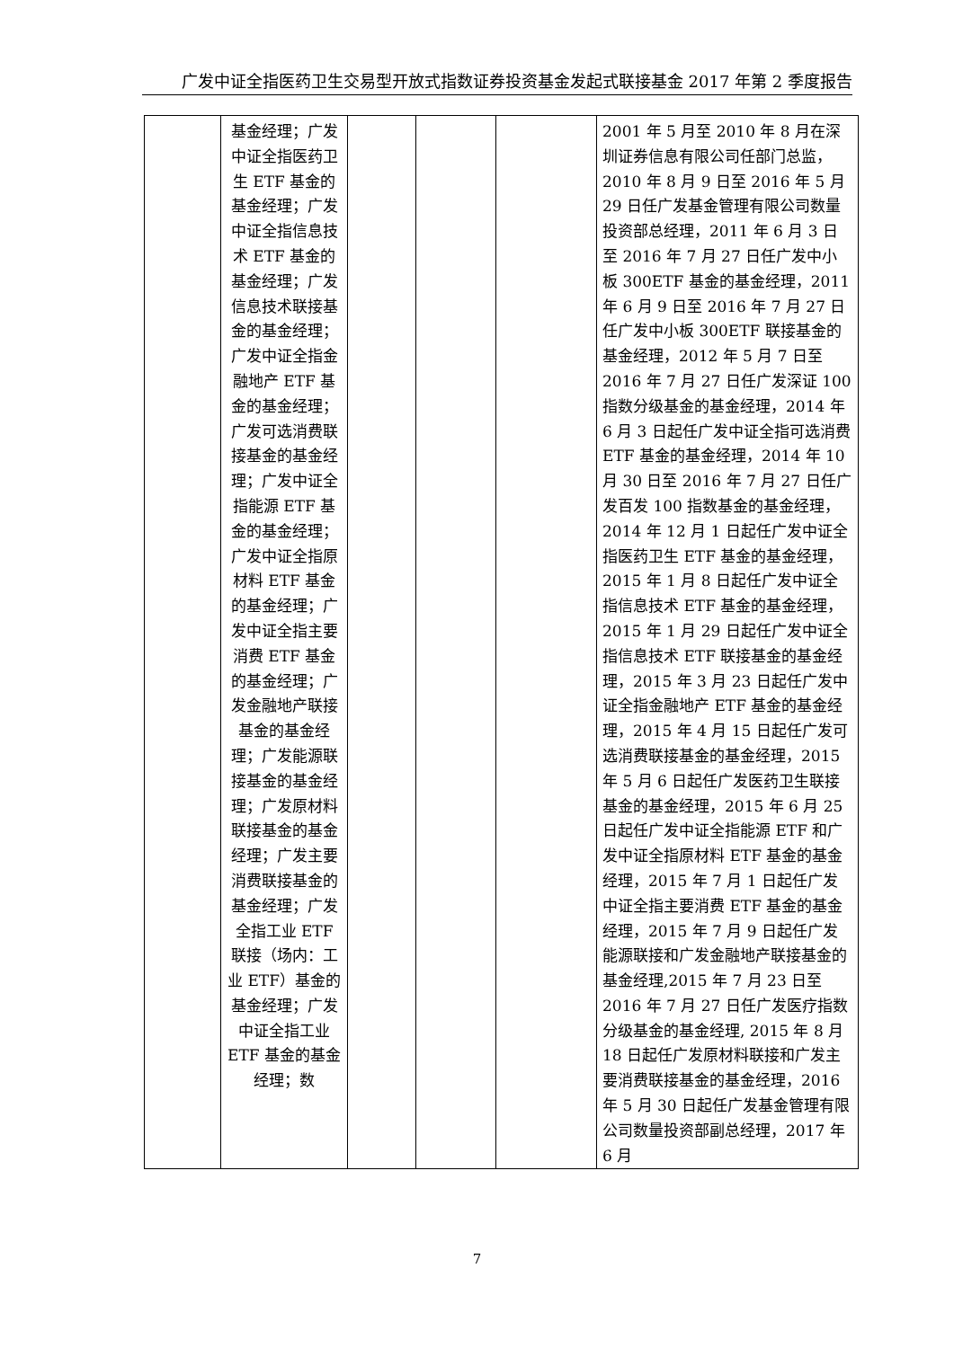广发中证全指医药卫生交易型开放式指数证券投资基金发起式联接基金 2017 年第 2 季度报告
| | 基金经理；广发中证全指医药卫生 ETF 基金的基金经理；广发中证全指信息技术 ETF 基金的基金经理；广发信息技术联接基金的基金经理；广发中证全指金融地产 ETF 基金的基金经理；广发可选消费联接基金的基金经理；广发中证全指能源 ETF 基金的基金经理；广发中证全指原材料 ETF 基金的基金经理；广发中证全指主要消费 ETF 基金的基金经理；广发金融地产联接基金的基金经理；广发能源联接基金的基金经理；广发原材料联接基金的基金经理；广发主要消费联接基金的基金经理；广发全指工业 ETF 联接（场内：工业 ETF）基金的基金经理；广发中证全指工业 ETF 基金的基金经理；数 | | | | 2001 年 5 月至 2010 年 8 月在深圳证券信息有限公司任部门总监，2010 年 8 月 9 日至 2016 年 5 月 29 日任广发基金管理有限公司数量投资部总经理，2011 年 6 月 3 日至 2016 年 7 月 27 日任广发中小板 300ETF 基金的基金经理，2011 年 6 月 9 日至 2016 年 7 月 27 日任广发中小板 300ETF 联接基金的基金经理，2012 年 5 月 7 日至 2016 年 7 月 27 日任广发深证 100 指数分级基金的基金经理，2014 年 6 月 3 日起任广发中证全指可选消费 ETF 基金的基金经理，2014 年 10 月 30 日至 2016 年 7 月 27 日任广发百发 100 指数基金的基金经理，2014 年 12 月 1 日起任广发中证全指医药卫生 ETF 基金的基金经理，2015 年 1 月 8 日起任广发中证全指信息技术 ETF 基金的基金经理，2015 年 1 月 29 日起任广发中证全指信息技术 ETF 联接基金的基金经理，2015 年 3 月 23 日起任广发中证全指金融地产 ETF 基金的基金经理，2015 年 4 月 15 日起任广发可选消费联接基金的基金经理，2015 年 5 月 6 日起任广发医药卫生联接基金的基金经理，2015 年 6 月 25 日起任广发中证全指能源 ETF 和广发中证全指原材料 ETF 基金的基金经理，2015 年 7 月 1 日起任广发中证全指主要消费 ETF 基金的基金经理，2015 年 7 月 9 日起任广发能源联接和广发金融地产联接基金的基金经理,2015 年 7 月 23 日至 2016 年 7 月 27 日任广发医疗指数分级基金的基金经理, 2015 年 8 月 18 日起任广发原材料联接和广发主要消费联接基金的基金经理，2016 年 5 月 30 日起任广发基金管理有限公司数量投资部副总经理，2017 年 6 月 |
7